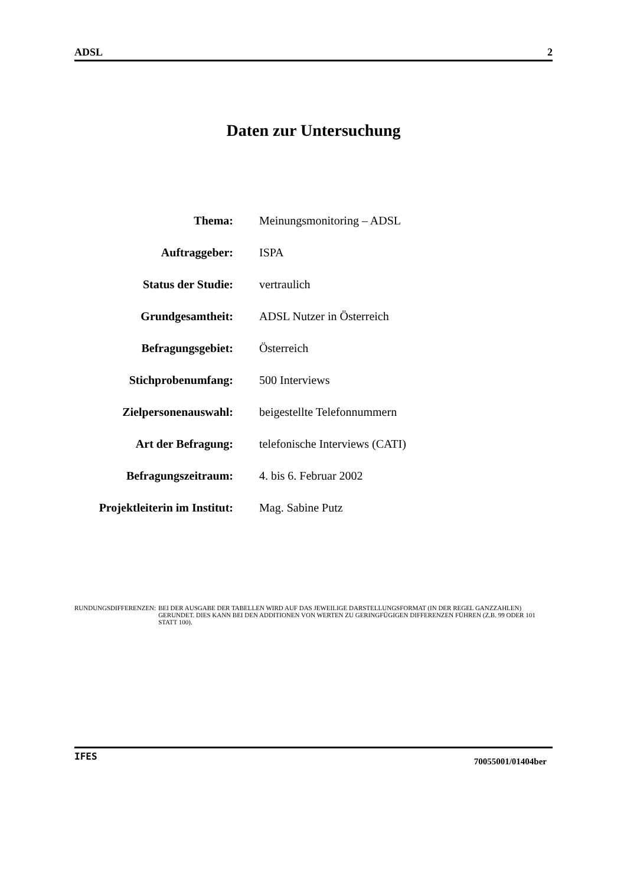ADSL 2
Daten zur Untersuchung
| Thema: | Meinungsmonitoring – ADSL |
| Auftraggeber: | ISPA |
| Status der Studie: | vertraulich |
| Grundgesamtheit: | ADSL Nutzer in Österreich |
| Befragungsgebiet: | Österreich |
| Stichprobenumfang: | 500 Interviews |
| Zielpersonenauswahl: | beigestellte Telefonnummern |
| Art der Befragung: | telefonische Interviews (CATI) |
| Befragungszeitraum: | 4. bis 6. Februar 2002 |
| Projektleiterin im Institut: | Mag. Sabine Putz |
RUNDUNGSDIFFERENZEN: BEI DER AUSGABE DER TABELLEN WIRD AUF DAS JEWEILIGE DARSTELLUNGSFORMAT (IN DER REGEL GANZZAHLEN) GERUNDET. DIES KANN BEI DEN ADDITIONEN VON WERTEN ZU GERINGFÜGIGEN DIFFERENZEN FÜHREN (Z.B. 99 ODER 101 STATT 100).
IFES 70055001/01404ber